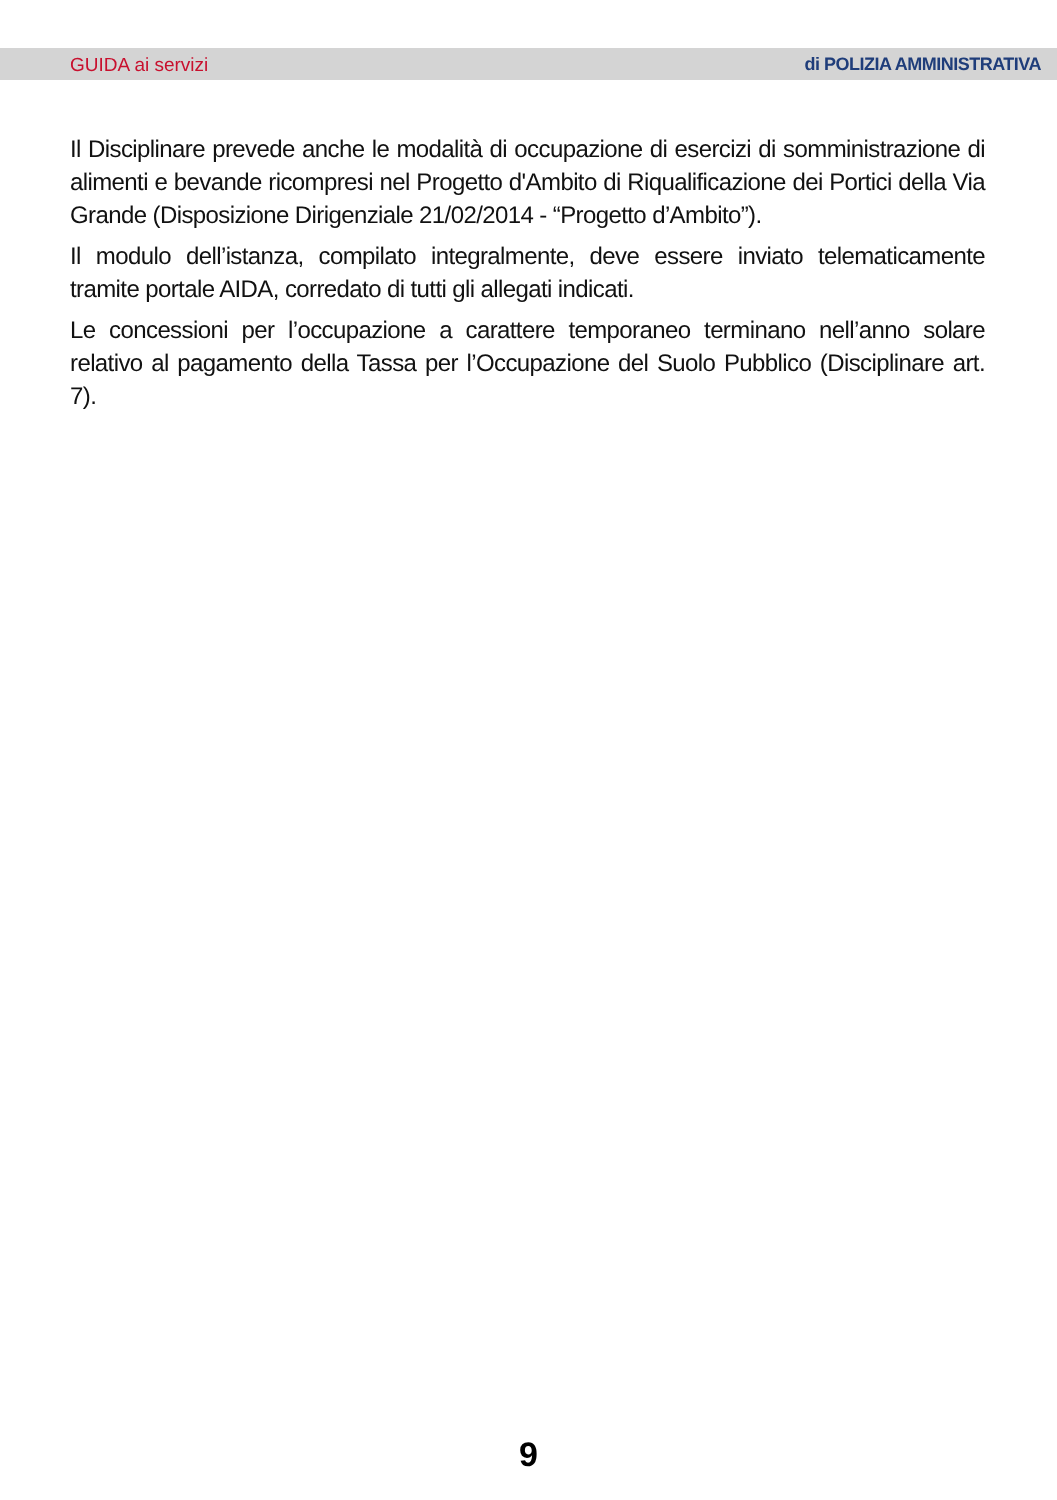GUIDA ai servizi di POLIZIA AMMINISTRATIVA
Il Disciplinare prevede anche le modalità di occupazione di esercizi di somministrazione di alimenti e bevande ricompresi nel Progetto d'Ambito di Riqualificazione dei Portici della Via Grande (Disposizione Dirigenziale 21/02/2014 - “Progetto d’Ambito”).
Il modulo dell’istanza, compilato integralmente, deve essere inviato telematicamente tramite portale AIDA, corredato di tutti gli allegati indicati.
Le concessioni per l’occupazione a carattere temporaneo terminano nell’anno solare relativo al pagamento della Tassa per l’Occupazione del Suolo Pubblico (Disciplinare art. 7).
9